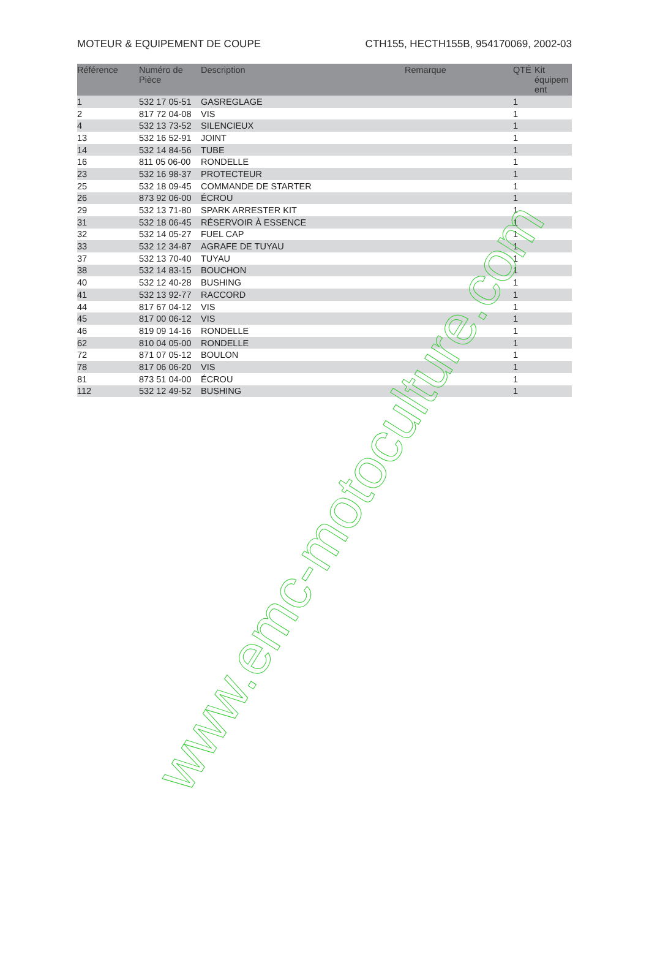MOTEUR & EQUIPEMENT DE COUPE CTH155, HECTH155B, 954170069, 2002-03
| Référence | Numéro de Pièce | Description | Remarque | QTÉ | Kit équipem ent |
| --- | --- | --- | --- | --- | --- |
| 1 | 532 17 05-51 | GASREGLAGE | | 1 | |
| 2 | 817 72 04-08 | VIS | | 1 | |
| 4 | 532 13 73-52 | SILENCIEUX | | 1 | |
| 13 | 532 16 52-91 | JOINT | | 1 | |
| 14 | 532 14 84-56 | TUBE | | 1 | |
| 16 | 811 05 06-00 | RONDELLE | | 1 | |
| 23 | 532 16 98-37 | PROTECTEUR | | 1 | |
| 25 | 532 18 09-45 | COMMANDE DE STARTER | | 1 | |
| 26 | 873 92 06-00 | ÉCROU | | 1 | |
| 29 | 532 13 71-80 | SPARK ARRESTER KIT | | 1 | |
| 31 | 532 18 06-45 | RÉSERVOIR À ESSENCE | | 1 | |
| 32 | 532 14 05-27 | FUEL CAP | | 1 | |
| 33 | 532 12 34-87 | AGRAFE DE TUYAU | | 1 | |
| 37 | 532 13 70-40 | TUYAU | | 1 | |
| 38 | 532 14 83-15 | BOUCHON | | 1 | |
| 40 | 532 12 40-28 | BUSHING | | 1 | |
| 41 | 532 13 92-77 | RACCORD | | 1 | |
| 44 | 817 67 04-12 | VIS | | 1 | |
| 45 | 817 00 06-12 | VIS | | 1 | |
| 46 | 819 09 14-16 | RONDELLE | | 1 | |
| 62 | 810 04 05-00 | RONDELLE | | 1 | |
| 72 | 871 07 05-12 | BOULON | | 1 | |
| 78 | 817 06 06-20 | VIS | | 1 | |
| 81 | 873 51 04-00 | ÉCROU | | 1 | |
| 112 | 532 12 49-52 | BUSHING | | 1 | |
www.emc-motoculture.com